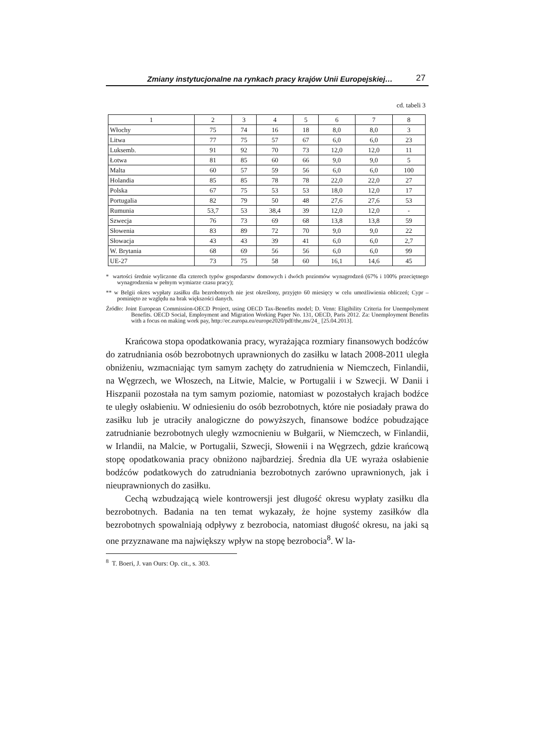Zmiany instytucjonalne na rynkach pracy krajów Unii Europejskiej… 27
cd. tabeli 3
| 1 | 2 | 3 | 4 | 5 | 6 | 7 | 8 |
| --- | --- | --- | --- | --- | --- | --- | --- |
| Włochy | 75 | 74 | 16 | 18 | 8,0 | 8,0 | 3 |
| Litwa | 77 | 75 | 57 | 67 | 6,0 | 6,0 | 23 |
| Luksemb. | 91 | 92 | 70 | 73 | 12,0 | 12,0 | 11 |
| Łotwa | 81 | 85 | 60 | 66 | 9,0 | 9,0 | 5 |
| Malta | 60 | 57 | 59 | 56 | 6,0 | 6,0 | 100 |
| Holandia | 85 | 85 | 78 | 78 | 22,0 | 22,0 | 27 |
| Polska | 67 | 75 | 53 | 53 | 18,0 | 12,0 | 17 |
| Portugalia | 82 | 79 | 50 | 48 | 27,6 | 27,6 | 53 |
| Rumunia | 53,7 | 53 | 38,4 | 39 | 12,0 | 12,0 | - |
| Szwecja | 76 | 73 | 69 | 68 | 13,8 | 13,8 | 59 |
| Słowenia | 83 | 89 | 72 | 70 | 9,0 | 9,0 | 22 |
| Słowacja | 43 | 43 | 39 | 41 | 6,0 | 6,0 | 2,7 |
| W. Brytania | 68 | 69 | 56 | 56 | 6,0 | 6,0 | 99 |
| UE-27 | 73 | 75 | 58 | 60 | 16,1 | 14,6 | 45 |
* wartości średnie wyliczone dla czterech typów gospodarstw domowych i dwóch poziomów wynagrodzeń (67% i 100% przeciętnego wynagrodzenia w pełnym wymiarze czasu pracy);
** w Belgii okres wypłaty zasiłku dla bezrobotnych nie jest określony, przyjęto 60 miesięcy w celu umożliwienia obliczeń; Cypr – pominięto ze względu na brak większości danych.
Źródło: Joint European Commission-OECD Project, using OECD Tax-Benefits model; D. Venn: Eligibility Criteria for Unempolyment Benefits. OECD Social, Employment and Migration Working Paper No. 131, OECD, Paris 2012. Za: Unemployment Benefits with a focus on making work pay, http://ec.europa.eu/europe2020/pdf/the,ms/24_ [25.04.2013].
Krańcowa stopa opodatkowania pracy, wyrażająca rozmiary finansowych bodźców do zatrudniania osób bezrobotnych uprawnionych do zasiłku w latach 2008-2011 uległa obniżeniu, wzmacniając tym samym zachęty do zatrudnienia w Niemczech, Finlandii, na Węgrzech, we Włoszech, na Litwie, Malcie, w Portugalii i w Szwecji. W Danii i Hiszpanii pozostała na tym samym poziomie, natomiast w pozostałych krajach bodźce te uległy osłabieniu. W odniesieniu do osób bezrobotnych, które nie posiadały prawa do zasiłku lub je utraciły analogiczne do powyższych, finansowe bodźce pobudzające zatrudnianie bezrobotnych uległy wzmocnieniu w Bułgarii, w Niemczech, w Finlandii, w Irlandii, na Malcie, w Portugalii, Szwecji, Słowenii i na Węgrzech, gdzie krańcową stopę opodatkowania pracy obniżono najbardziej. Średnia dla UE wyraża osłabienie bodźców podatkowych do zatrudniania bezrobotnych zarówno uprawnionych, jak i nieuprawnionych do zasiłku.
Cechą wzbudzającą wiele kontrowersji jest długość okresu wypłaty zasiłku dla bezrobotnych. Badania na ten temat wykazały, że hojne systemy zasiłków dla bezrobotnych spowalniają odpływy z bezrobocia, natomiast długość okresu, na jaki są one przyznawane ma największy wpływ na stopę bezrobocia<sup>8</sup>. W la-
<sup>8</sup> T. Boeri, J. van Ours: Op. cit., s. 303.